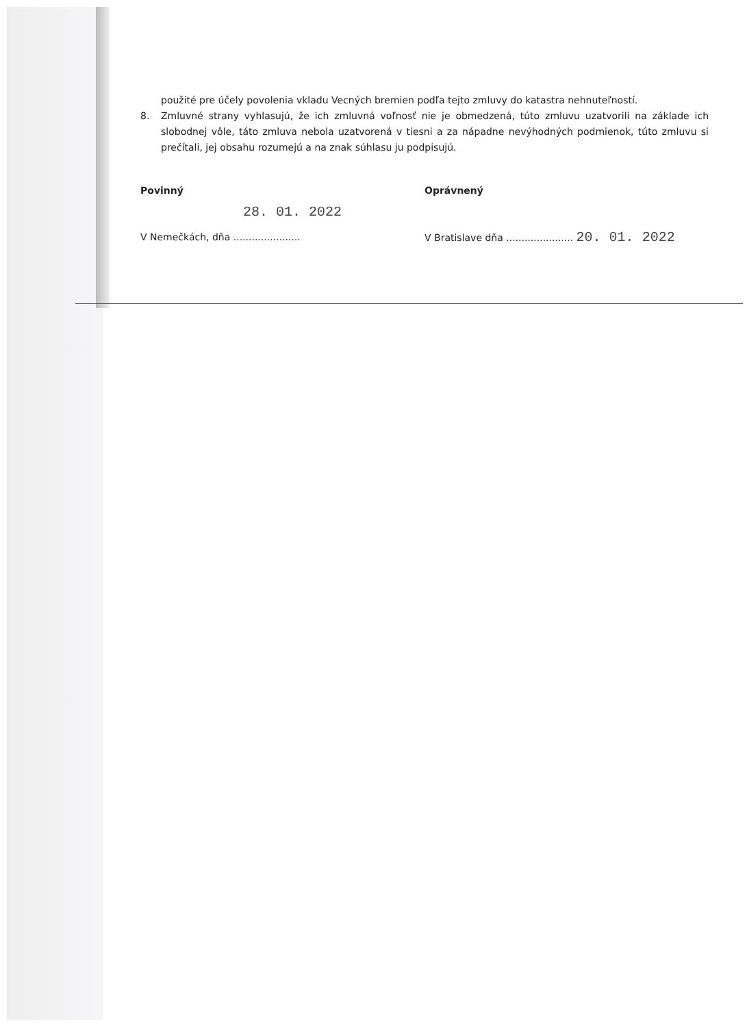použité pre účely povolenia vkladu Vecných bremien podľa tejto zmluvy do katastra nehnuteľností.
8. Zmluvné strany vyhlasujú, že ich zmluvná voľnosť nie je obmedzená, túto zmluvu uzatvorili na základe ich slobodnej vôle, táto zmluva nebola uzatvorená v tiesni a za nápadne nevýhodných podmienok, túto zmluvu si prečítali, jej obsahu rozumejú a na znak súhlasu ju podpisujú.
Povinný
28. 01. 2022
V Nemečkách, dňa ......................
Oprávnený
V Bratislave dňa ...................... 20. 01. 2022